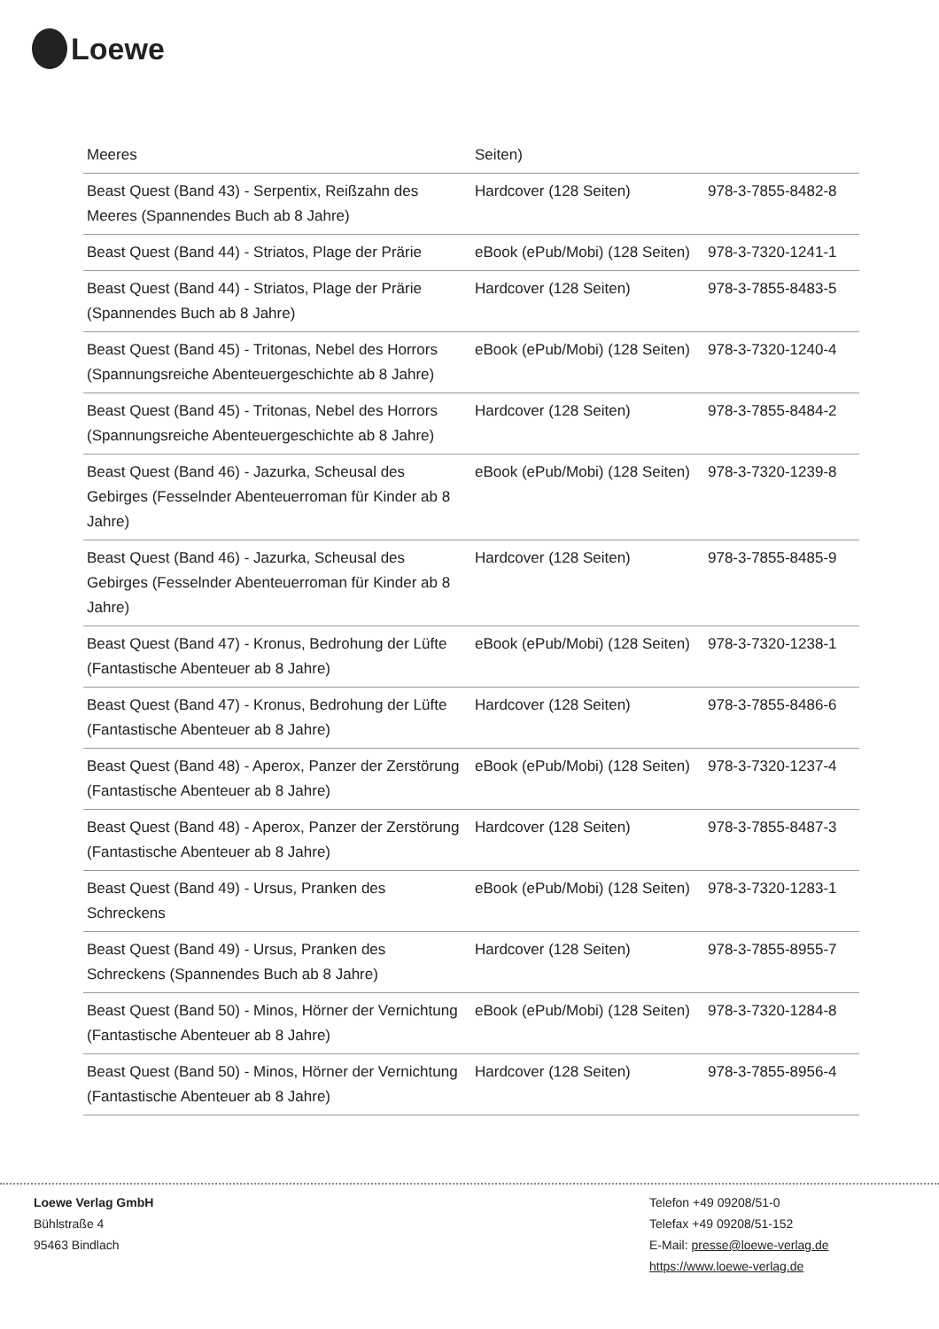Loewe
| Meeres | Seiten) | |
| Beast Quest (Band 43) - Serpentix, Reißzahn des Meeres (Spannendes Buch ab 8 Jahre) | Hardcover (128 Seiten) | 978-3-7855-8482-8 |
| Beast Quest (Band 44) - Striatos, Plage der Prärie | eBook (ePub/Mobi) (128 Seiten) | 978-3-7320-1241-1 |
| Beast Quest (Band 44) - Striatos, Plage der Prärie (Spannendes Buch ab 8 Jahre) | Hardcover (128 Seiten) | 978-3-7855-8483-5 |
| Beast Quest (Band 45) - Tritonas, Nebel des Horrors (Spannungsreiche Abenteuergeschichte ab 8 Jahre) | eBook (ePub/Mobi) (128 Seiten) | 978-3-7320-1240-4 |
| Beast Quest (Band 45) - Tritonas, Nebel des Horrors (Spannungsreiche Abenteuergeschichte ab 8 Jahre) | Hardcover (128 Seiten) | 978-3-7855-8484-2 |
| Beast Quest (Band 46) - Jazurka, Scheusal des Gebirges (Fesselnder Abenteuerroman für Kinder ab 8 Jahre) | eBook (ePub/Mobi) (128 Seiten) | 978-3-7320-1239-8 |
| Beast Quest (Band 46) - Jazurka, Scheusal des Gebirges (Fesselnder Abenteuerroman für Kinder ab 8 Jahre) | Hardcover (128 Seiten) | 978-3-7855-8485-9 |
| Beast Quest (Band 47) - Kronus, Bedrohung der Lüfte (Fantastische Abenteuer ab 8 Jahre) | eBook (ePub/Mobi) (128 Seiten) | 978-3-7320-1238-1 |
| Beast Quest (Band 47) - Kronus, Bedrohung der Lüfte (Fantastische Abenteuer ab 8 Jahre) | Hardcover (128 Seiten) | 978-3-7855-8486-6 |
| Beast Quest (Band 48) - Aperox, Panzer der Zerstörung (Fantastische Abenteuer ab 8 Jahre) | eBook (ePub/Mobi) (128 Seiten) | 978-3-7320-1237-4 |
| Beast Quest (Band 48) - Aperox, Panzer der Zerstörung (Fantastische Abenteuer ab 8 Jahre) | Hardcover (128 Seiten) | 978-3-7855-8487-3 |
| Beast Quest (Band 49) - Ursus, Pranken des Schreckens | eBook (ePub/Mobi) (128 Seiten) | 978-3-7320-1283-1 |
| Beast Quest (Band 49) - Ursus, Pranken des Schreckens (Spannendes Buch ab 8 Jahre) | Hardcover (128 Seiten) | 978-3-7855-8955-7 |
| Beast Quest (Band 50) - Minos, Hörner der Vernichtung (Fantastische Abenteuer ab 8 Jahre) | eBook (ePub/Mobi) (128 Seiten) | 978-3-7320-1284-8 |
| Beast Quest (Band 50) - Minos, Hörner der Vernichtung (Fantastische Abenteuer ab 8 Jahre) | Hardcover (128 Seiten) | 978-3-7855-8956-4 |
Loewe Verlag GmbH
Bühlstraße 4
95463 Bindlach
Telefon +49 09208/51-0
Telefax +49 09208/51-152
E-Mail: presse@loewe-verlag.de
https://www.loewe-verlag.de